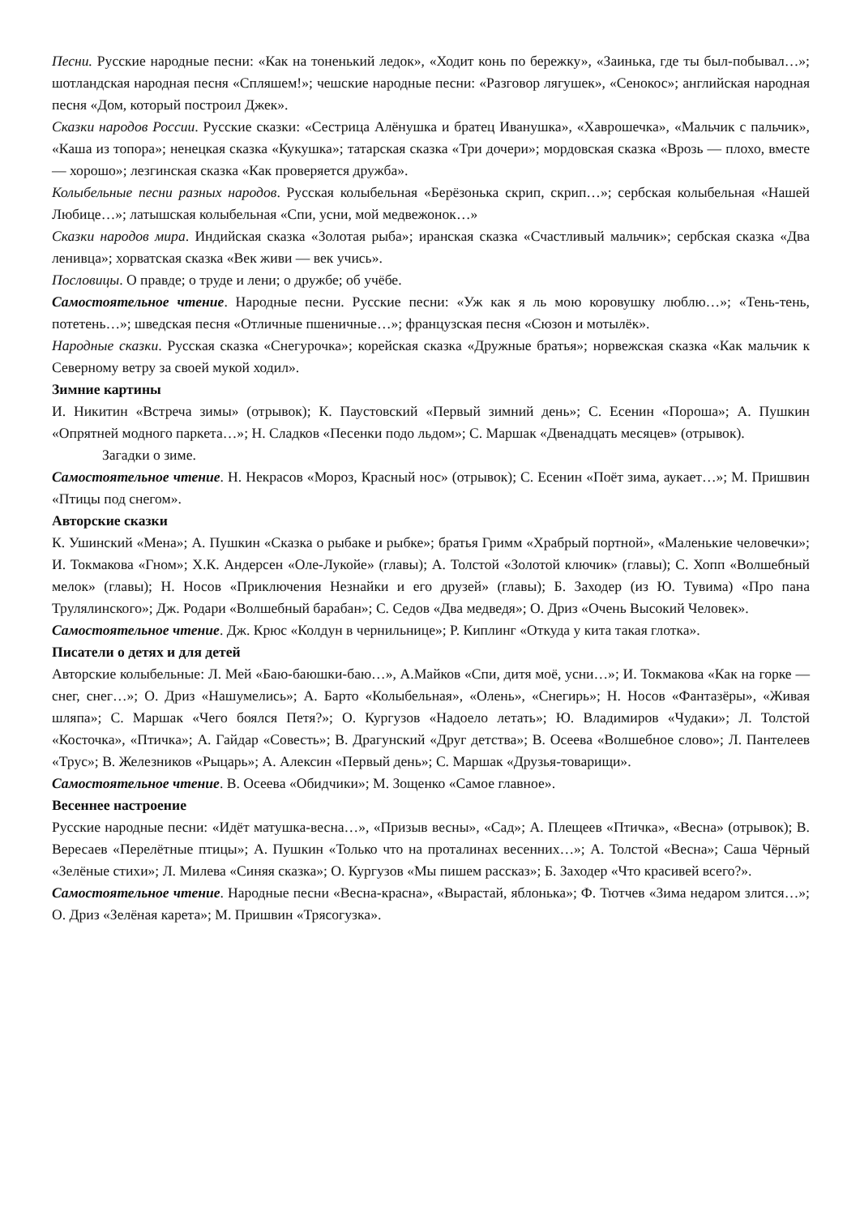Песни. Русские народные песни: «Как на тоненький ледок», «Ходит конь по бережку», «Заинька, где ты был-побывал…»; шотландская народная песня «Спляшем!»; чешские народные песни: «Разговор лягушек», «Сенокос»; английская народная песня «Дом, который построил Джек».
Сказки народов России. Русские сказки: «Сестрица Алёнушка и братец Иванушка», «Хаврошечка», «Мальчик с пальчик», «Каша из топора»; ненецкая сказка «Кукушка»; татарская сказка «Три дочери»; мордовская сказка «Врозь — плохо, вместе — хорошо»; лезгинская сказка «Как проверяется дружба».
Колыбельные песни разных народов. Русская колыбельная «Берёзонька скрип, скрип…»; сербская колыбельная «Нашей Любице…»; латышская колыбельная «Спи, усни, мой медвежонок…»
Сказки народов мира. Индийская сказка «Золотая рыба»; иранская сказка «Счастливый мальчик»; сербская сказка «Два ленивца»; хорватская сказка «Век живи — век учись».
Пословицы. О правде; о труде и лени; о дружбе; об учёбе.
Самостоятельное чтение. Народные песни. Русские песни: «Уж как я ль мою коровушку люблю…»; «Тень-тень, потетень…»; шведская песня «Отличные пшеничные…»; французская песня «Сюзон и мотылёк».
Народные сказки. Русская сказка «Снегурочка»; корейская сказка «Дружные братья»; норвежская сказка «Как мальчик к Северному ветру за своей мукой ходил».
Зимние картины
И. Никитин «Встреча зимы» (отрывок); К. Паустовский «Первый зимний день»; С. Есенин «Пороша»; А. Пушкин «Опрятней модного паркета…»; Н. Сладков «Песенки подо льдом»; С. Маршак «Двенадцать месяцев» (отрывок).
Загадки о зиме.
Самостоятельное чтение. Н. Некрасов «Мороз, Красный нос» (отрывок); С. Есенин «Поёт зима, аукает…»; М. Пришвин «Птицы под снегом».
Авторские сказки
К. Ушинский «Мена»; А. Пушкин «Сказка о рыбаке и рыбке»; братья Гримм «Храбрый портной», «Маленькие человечки»; И. Токмакова «Гном»; Х.К. Андерсен «Оле-Лукойе» (главы); А. Толстой «Золотой ключик» (главы); С. Хопп «Волшебный мелок» (главы); Н. Носов «Приключения Незнайки и его друзей» (главы); Б. Заходер (из Ю. Тувима) «Про пана Трулялинского»; Дж. Родари «Волшебный барабан»; С. Седов «Два медведя»; О. Дриз «Очень Высокий Человек».
Самостоятельное чтение. Дж. Крюс «Колдун в чернильнице»; Р. Киплинг «Откуда у кита такая глотка».
Писатели о детях и для детей
Авторские колыбельные: Л. Мей «Баю-баюшки-баю…», А.Майков «Спи, дитя моё, усни…»; И. Токмакова «Как на горке — снег, снег…»; О. Дриз «Нашумелись»; А. Барто «Колыбельная», «Олень», «Снегирь»; Н. Носов «Фантазёры», «Живая шляпа»; С. Маршак «Чего боялся Петя?»; О. Кургузов «Надоело летать»; Ю. Владимиров «Чудаки»; Л. Толстой «Косточка», «Птичка»; А. Гайдар «Совесть»; В. Драгунский «Друг детства»; В. Осеева «Волшебное слово»; Л. Пантелеев «Трус»; В. Железников «Рыцарь»; А. Алексин «Первый день»; С. Маршак «Друзья-товарищи».
Самостоятельное чтение. В. Осеева «Обидчики»; М. Зощенко «Самое главное».
Весеннее настроение
Русские народные песни: «Идёт матушка-весна…», «Призыв весны», «Сад»; А. Плещеев «Птичка», «Весна» (отрывок); В. Вересаев «Перелётные птицы»; А. Пушкин «Только что на проталинах весенних…»; А. Толстой «Весна»; Саша Чёрный «Зелёные стихи»; Л. Милева «Синяя сказка»; О. Кургузов «Мы пишем рассказ»; Б. Заходер «Что красивей всего?».
Самостоятельное чтение. Народные песни «Весна-красна», «Вырастай, яблонька»; Ф. Тютчев «Зима недаром злится…»; О. Дриз «Зелёная карета»; М. Пришвин «Трясогузка».